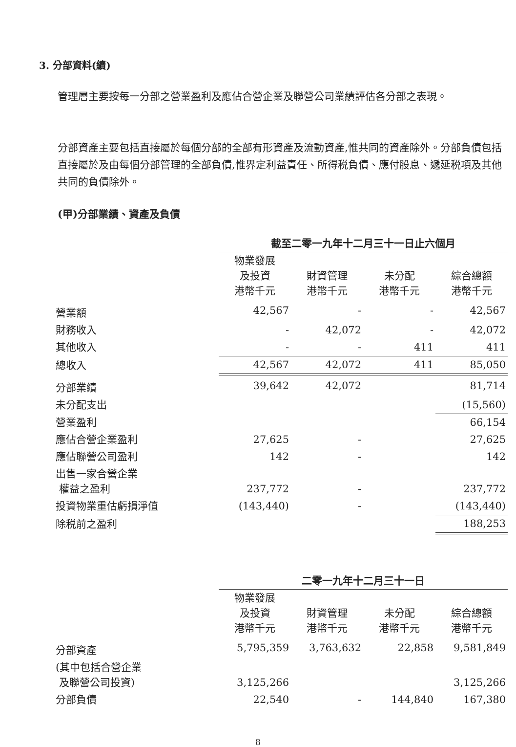3. 分部資料(續)
管理層主要按每一分部之營業盈利及應佔合營企業及聯營公司業績評估各分部之表現。
分部資產主要包括直接屬於每個分部的全部有形資產及流動資產,惟共同的資產除外。分部負債包括直接屬於及由每個分部管理的全部負債,惟界定利益責任、所得税負債、應付股息、遞延税項及其他共同的負債除外。
(甲)分部業績、資產及負債
| | 截至二零一九年十二月三十一日止六個月 | | | |
| | 物業發展 及投資 港幣千元 | 財資管理 港幣千元 | 未分配 港幣千元 | 綜合總額 港幣千元 |
| 營業額 | 42,567 | - | - | 42,567 |
| 財務收入 | - | 42,072 | - | 42,072 |
| 其他收入 | - | - | 411 | 411 |
| 總收入 | 42,567 | 42,072 | 411 | 85,050 |
| 分部業績 | 39,642 | 42,072 | | 81,714 |
| 未分配支出 | | | | (15,560) |
| 營業盈利 | | | | 66,154 |
| 應佔合營企業盈利 | 27,625 | - | | 27,625 |
| 應佔聯營公司盈利 | 142 | - | | 142 |
| 出售一家合營企業 權益之盈利 | 237,772 | - | | 237,772 |
| 投資物業重估虧損淨值 | (143,440) | - | | (143,440) |
| 除税前之盈利 | | | | 188,253 |
| | 二零一九年十二月三十一日 | | | |
| | 物業發展 及投資 港幣千元 | 財資管理 港幣千元 | 未分配 港幣千元 | 綜合總額 港幣千元 |
| 分部資產 | 5,795,359 | 3,763,632 | 22,858 | 9,581,849 |
| (其中包括合營企業 及聯營公司投資) | 3,125,266 | | | 3,125,266 |
| 分部負債 | 22,540 | - | 144,840 | 167,380 |
8